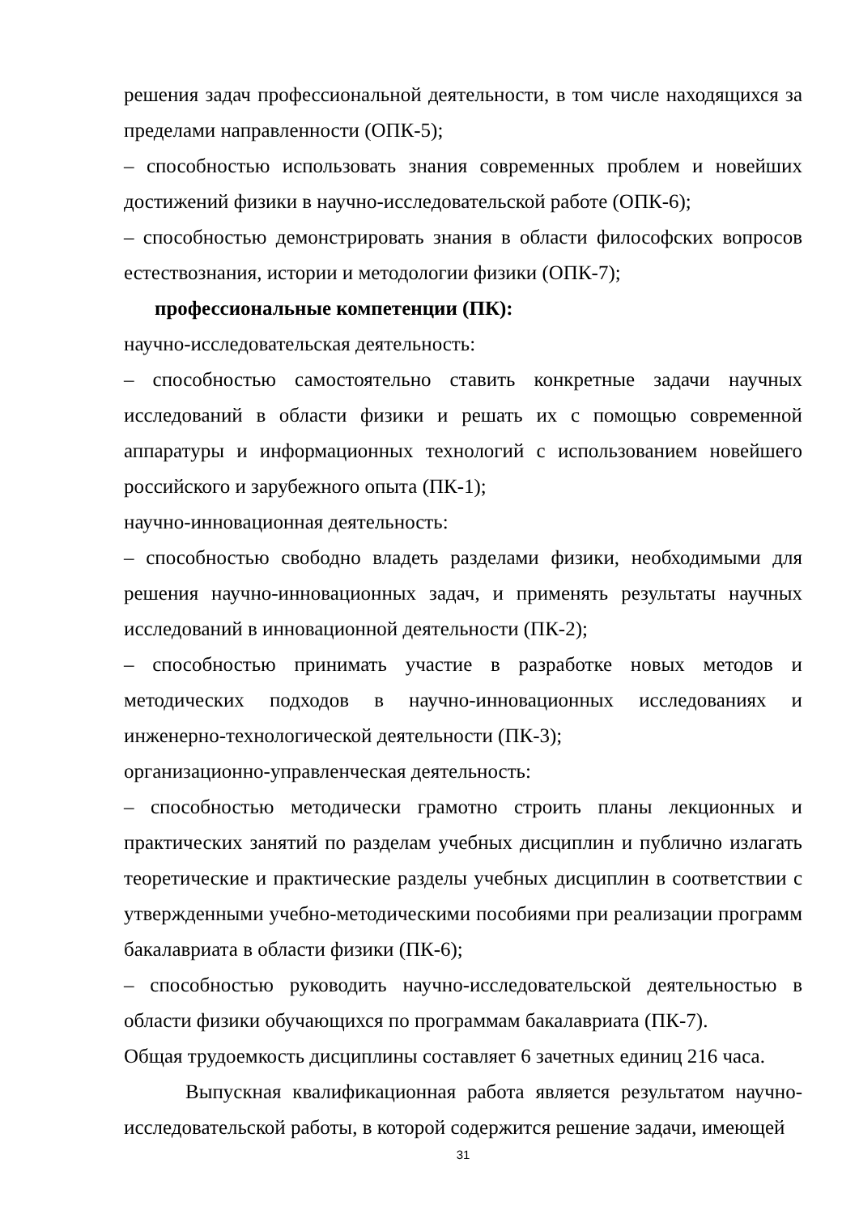решения задач профессиональной деятельности, в том числе находящихся за пределами направленности (ОПК-5);
– способностью использовать знания современных проблем и новейших достижений физики в научно-исследовательской работе (ОПК-6);
– способностью демонстрировать знания в области философских вопросов естествознания, истории и методологии физики (ОПК-7);
профессиональные компетенции (ПК):
научно-исследовательская деятельность:
– способностью самостоятельно ставить конкретные задачи научных исследований в области физики и решать их с помощью современной аппаратуры и информационных технологий с использованием новейшего российского и зарубежного опыта (ПК-1);
научно-инновационная деятельность:
– способностью свободно владеть разделами физики, необходимыми для решения научно-инновационных задач, и применять результаты научных исследований в инновационной деятельности (ПК-2);
– способностью принимать участие в разработке новых методов и методических подходов в научно-инновационных исследованиях и инженерно-технологической деятельности (ПК-3);
организационно-управленческая деятельность:
– способностью методически грамотно строить планы лекционных и практических занятий по разделам учебных дисциплин и публично излагать теоретические и практические разделы учебных дисциплин в соответствии с утвержденными учебно-методическими пособиями при реализации программ бакалавриата в области физики (ПК-6);
– способностью руководить научно-исследовательской деятельностью в области физики обучающихся по программам бакалавриата (ПК-7).
Общая трудоемкость дисциплины составляет 6 зачетных единиц 216 часа.
Выпускная квалификационная работа является результатом научно-исследовательской работы, в которой содержится решение задачи, имеющей
31